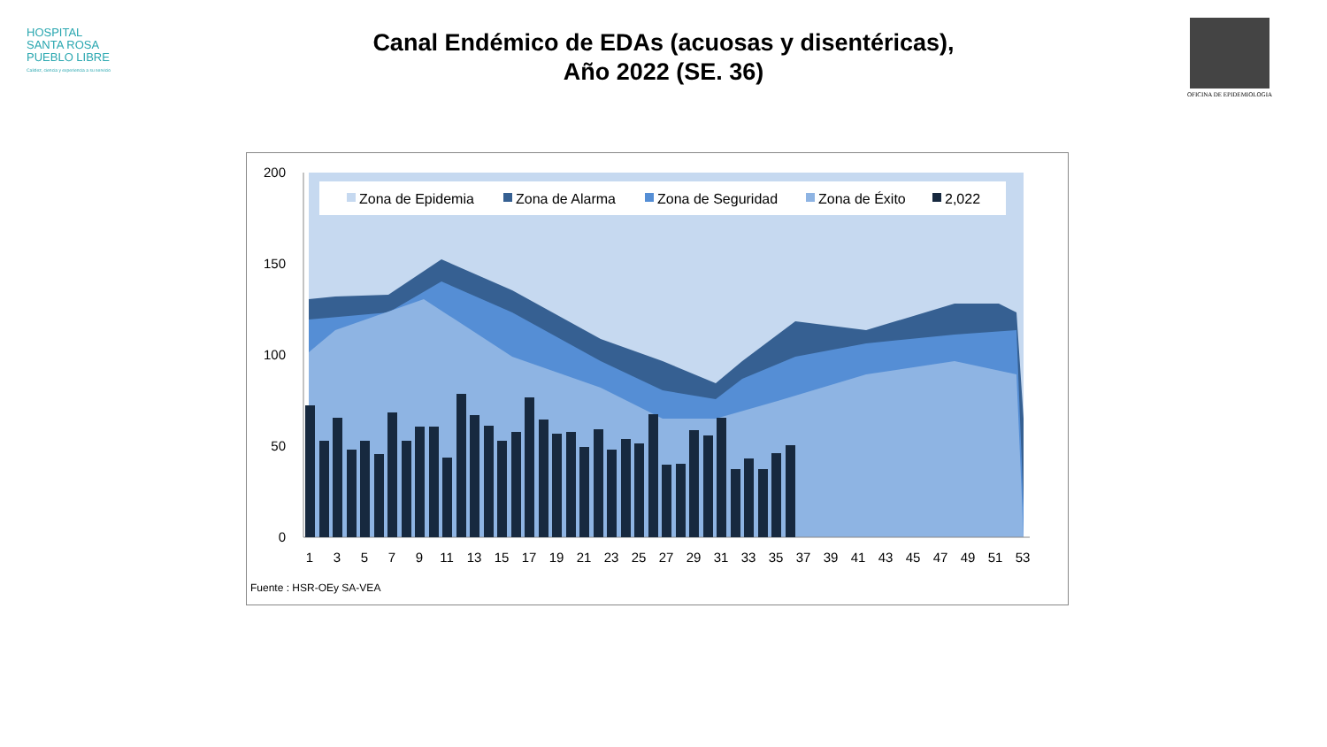HOSPITAL
SANTA ROSA
PUEBLO LIBRE
Calidez, ciencia y experiencia a su servicio
OFICINA DE EPIDEMIOLOGIA
Canal Endémico de EDAs (acuosas y disentéricas),
Año 2022 (SE. 36)
200
150
100
50
0
Zona de Epidemia
Zona de Alarma
Zona de Seguridad
Zona de Éxito
2,022
1
3
5
7
9
11
13
15
17
19
21
23
25
27
29
31
33
35
37
39
41
43
45
47
49
51
53
Fuente : HSR-OEy SA-VEA